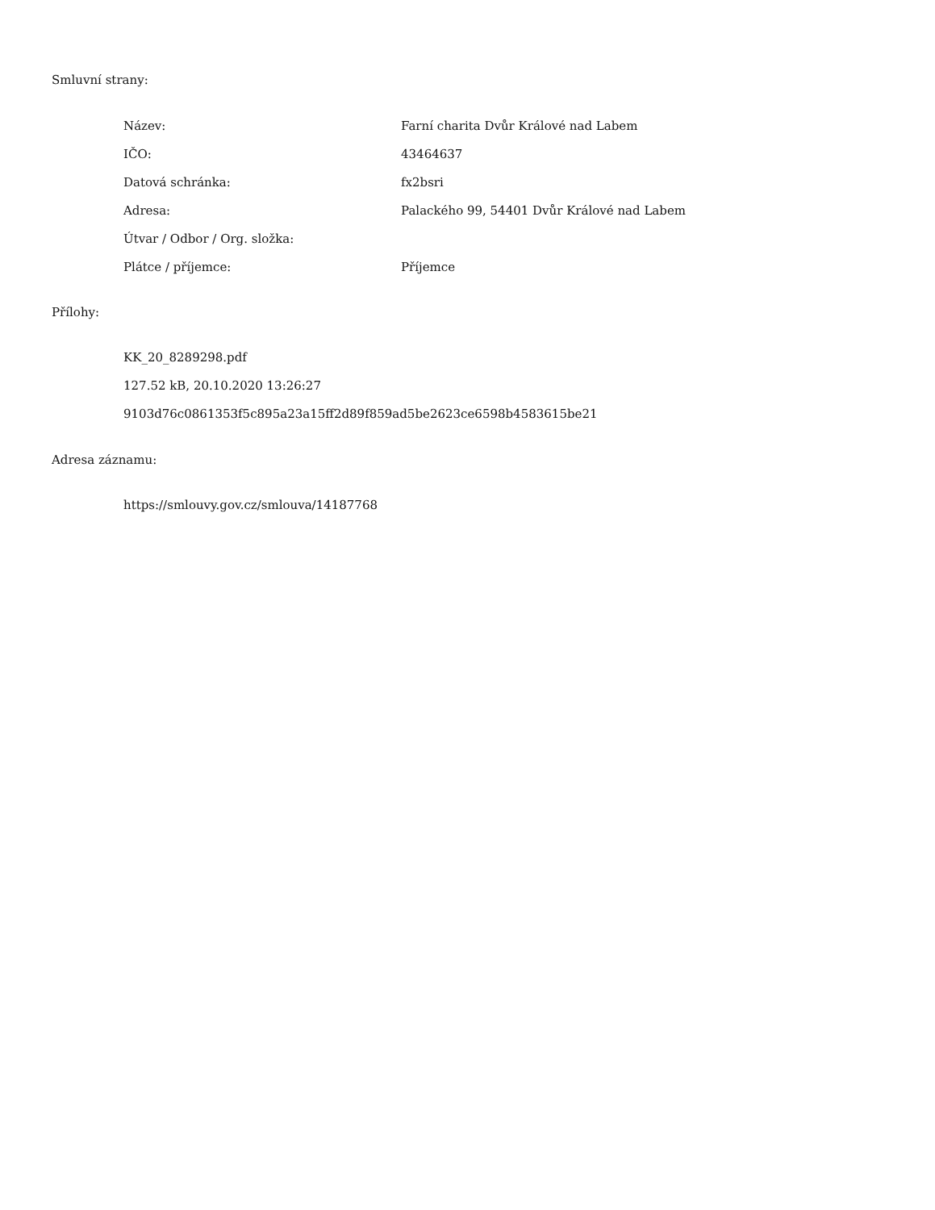Smluvní strany:
| Název: | Farní charita Dvůr Králové nad Labem |
| IČO: | 43464637 |
| Datová schránka: | fx2bsri |
| Adresa: | Palackého 99, 54401 Dvůr Králové nad Labem |
| Útvar / Odbor / Org. složka: | |
| Plátce / příjemce: | Příjemce |
Přílohy:
KK_20_8289298.pdf
127.52 kB, 20.10.2020 13:26:27
9103d76c0861353f5c895a23a15ff2d89f859ad5be2623ce6598b4583615be21
Adresa záznamu:
https://smlouvy.gov.cz/smlouva/14187768